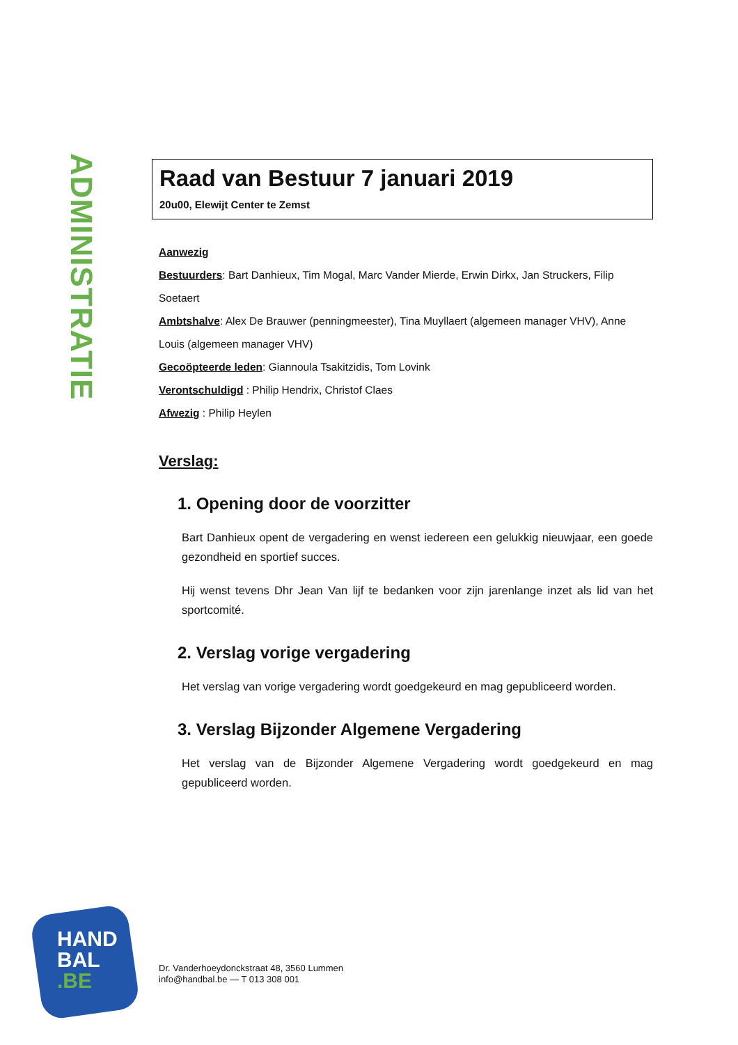ADMINISTRATIE
Raad van Bestuur 7 januari 2019
20u00, Elewijt Center te Zemst
Aanwezig
Bestuurders: Bart Danhieux, Tim Mogal, Marc Vander Mierde, Erwin Dirkx, Jan Struckers, Filip Soetaert
Ambtshalve: Alex De Brauwer (penningmeester), Tina Muyllaert (algemeen manager VHV), Anne Louis (algemeen manager VHV)
Gecoöpteerde leden: Giannoula Tsakitzidis, Tom Lovink
Verontschuldigd : Philip Hendrix, Christof Claes
Afwezig : Philip Heylen
Verslag:
1. Opening door de voorzitter
Bart Danhieux opent de vergadering en wenst iedereen een gelukkig nieuwjaar, een goede gezondheid en sportief succes.
Hij wenst tevens Dhr Jean Van lijf te bedanken voor zijn jarenlange inzet als lid van het sportcomité.
2. Verslag vorige vergadering
Het verslag van vorige vergadering wordt goedgekeurd en mag gepubliceerd worden.
3. Verslag Bijzonder Algemene Vergadering
Het verslag van de Bijzonder Algemene Vergadering wordt goedgekeurd en mag gepubliceerd worden.
HAND
BAL
.BE
Dr. Vanderhoeydonckstraat 48, 3560 Lummen
info@handbal.be — T 013 308 001